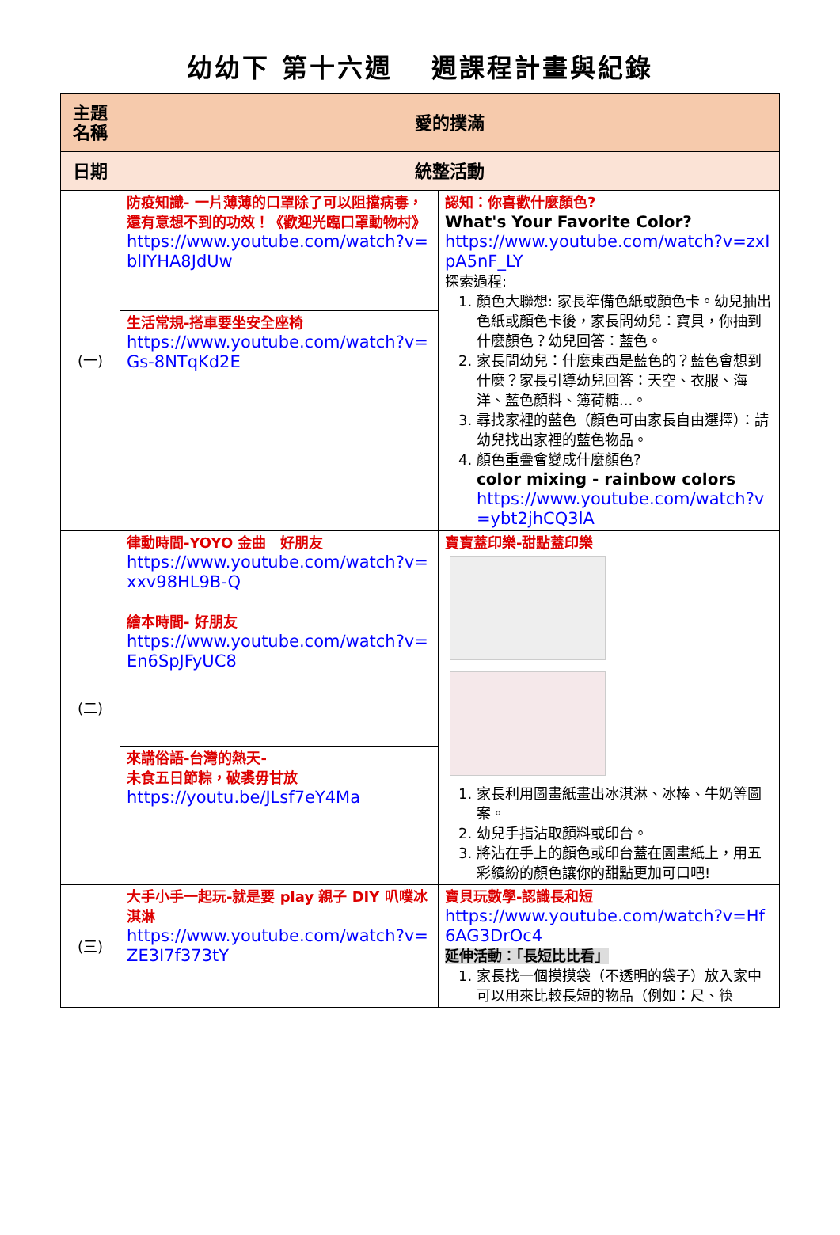幼幼下 第十六週　 週課程計畫與紀錄
| 主題名稱 | 愛的撲滿 | |
| 日期 | 統整活動 | |
| (一) | 防疫知識- 一片薄薄的口罩除了可以阻擋病毒，還有意想不到的功效！《歡迎光臨口罩動物村》 https://www.youtube.com/watch?v=blIYHA8JdUw | 認知：你喜歡什麼顏色? What's Your Favorite Color? https://www.youtube.com/watch?v=zxIpA5nF_LY 探索過程: 1. 顏色大聯想: 家長準備色紙或顏色卡。幼兒抽出色紙或顏色卡後，家長問幼兒：寶貝，你抽到什麼顏色？幼兒回答：藍色。 2. 家長問幼兒：什麼東西是藍色的？藍色會想到什麼？家長引導幼兒回答：天空、衣服、海洋、藍色顏料、簿荷糖...。 3. 尋找家裡的藍色（顏色可由家長自由選擇）：請幼兒找出家裡的藍色物品。 4. 顏色重疊會變成什麼顏色? color mixing - rainbow colors https://www.youtube.com/watch?v=ybt2jhCQ3lA |
| | 生活常規-搭車要坐安全座椅 https://www.youtube.com/watch?v=Gs-8NTqKd2E | |
| (二) | 律動時間-YOYO 金曲 好朋友 https://www.youtube.com/watch?v=xxv98HL9B-Q 繪本時間- 好朋友 https://www.youtube.com/watch?v=En6SpJFyUC8 | 寶寶蓋印樂-甜點蓋印樂 1. 家長利用圖畫紙畫出冰淇淋、冰棒、牛奶等圖案。 2. 幼兒手指沾取顏料或印台。 3. 將沾在手上的顏色或印台蓋在圖畫紙上，用五彩繽紛的顏色讓你的甜點更加可口吧! |
| | 來講俗語-台灣的熱天- 未食五日節粽，破裘毋甘放 https://youtu.be/JLsf7eY4Ma | |
| (三) | 大手小手一起玩-就是要 play 親子 DIY 叭噗冰淇淋 https://www.youtube.com/watch?v=ZE3I7f373tY | 寶貝玩數學-認識長和短 https://www.youtube.com/watch?v=Hf6AG3DrOc4 延伸活動：「長短比比看」 1. 家長找一個摸摸袋（不透明的袋子）放入家中可以用來比較長短的物品（例如：尺、筷 |